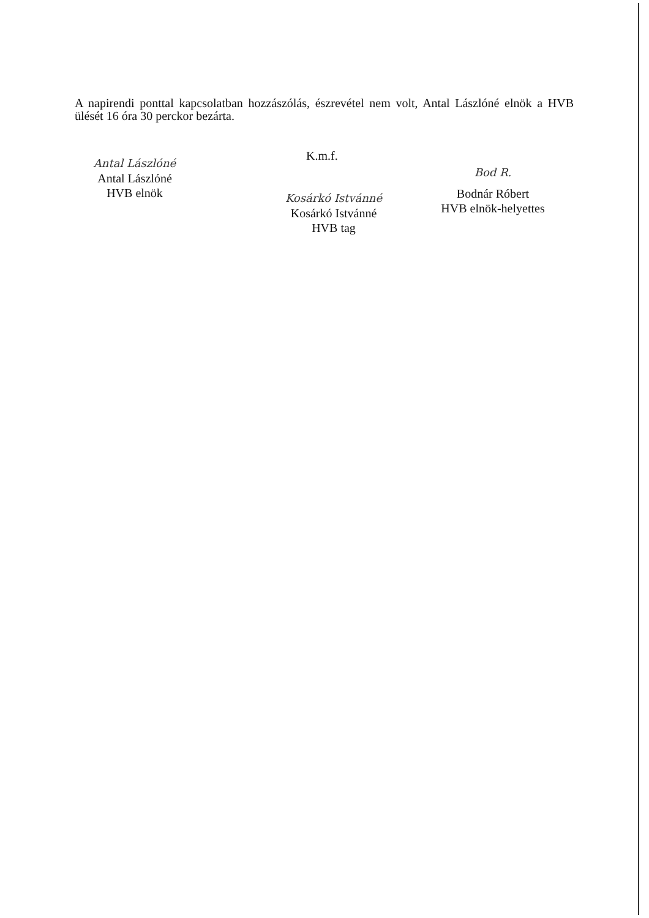A napirendi ponttal kapcsolatban hozzászólás, észrevétel nem volt, Antal Lászlóné elnök a HVB ülését 16 óra 30 perckor bezárta.
K.m.f.
Antal Lászlóné
Antal Lászlóné
HVB elnök
Bod R.
Bodnár Róbert
HVB elnök-helyettes
Kosárkó Istvánné
Kosárkó Istvánné
HVB tag